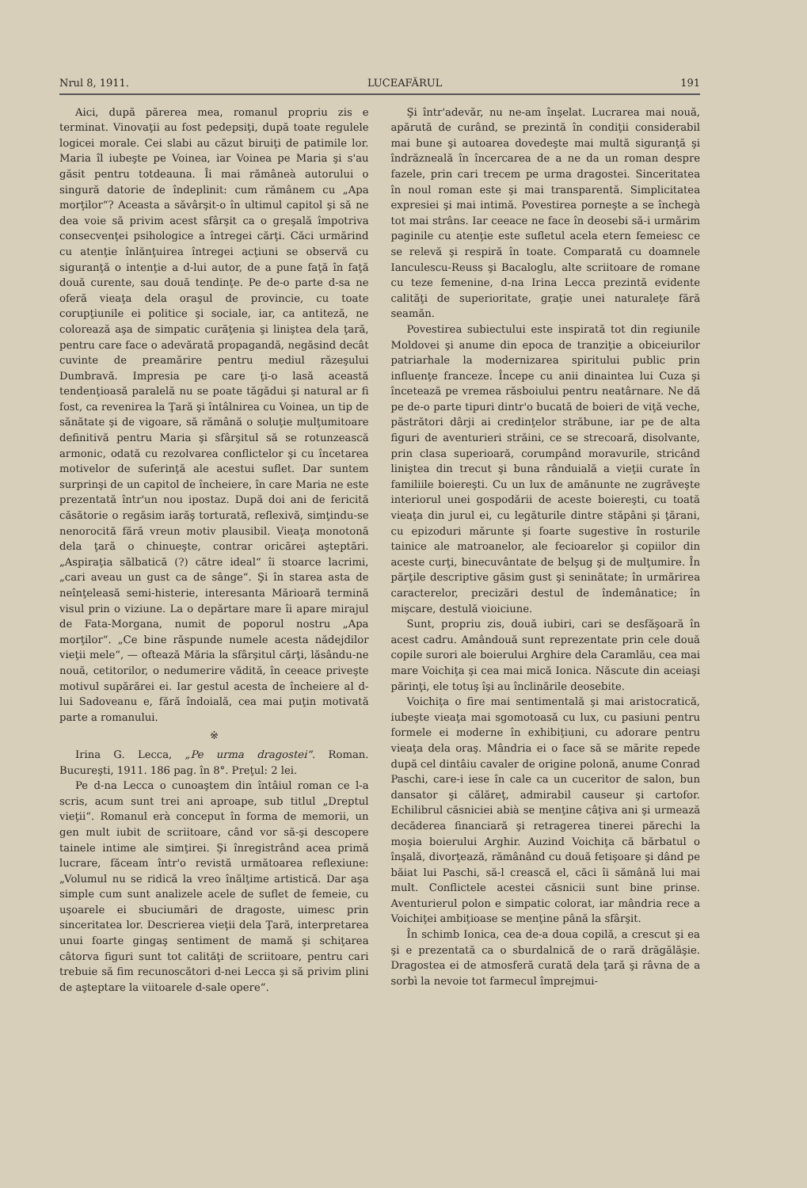Nrul 8, 1911. LUCEAFĂRUL 191
Aici, după părerea mea, romanul propriu zis e terminat. Vinovaţii au fost pedepsiţi, după toate regulele logicei morale. Cei slabi au căzut biruiţi de patimile lor. Maria îl iubeşte pe Voinea, iar Voinea pe Maria şi s'au găsit pentru totdeauna. Îi mai rămâneà autorului o singură datorie de îndeplinit: cum rămânem cu „Apa morţilor“? Aceasta a săvârşit-o în ultimul capitol şi să ne dea voie să privim acest sfârşit ca o greşală împotriva consecvenţei psihologice a întregei cărţi. Căci urmărind cu atenţie înlănţuirea întregei acţiuni se observă cu siguranţă o intenţie a d-lui autor, de a pune faţă în faţă două curente, sau două tendinţe. Pe de-o parte d-sa ne oferă vieaţa dela oraşul de provincie, cu toate corupţiunile ei politice şi sociale, iar, ca antiteză, ne colorează aşa de simpatic curăţenia şi liniştea dela ţară, pentru care face o adevărată propagandă, negăsind decât cuvinte de preamărire pentru mediul răzeşului Dumbravă. Impresia pe care ţi-o lasă această tendenţioasă paralelă nu se poate tăgădui şi natural ar fi fost, ca revenirea la Ţară şi întâlnirea cu Voinea, un tip de sănătate şi de vigoare, să rămână o soluţie mulţumitoare definitivă pentru Maria şi sfârşitul să se rotunzească armonic, odată cu rezolvarea conflictelor şi cu încetarea motivelor de suferinţă ale acestui suflet. Dar suntem surprinşi de un capitol de încheiere, în care Maria ne este prezentată într'un nou ipostaz. După doi ani de fericită căsătorie o regăsim iarăş torturată, reflexivă, simţindu-se nenorocită fără vreun motiv plausibil. Vieaţa monotonă dela ţară o chinueşte, contrar oricărei aşteptări. „Aspiraţia sălbatică (?) către ideal“ îi stoarce lacrimi, „cari aveau un gust ca de sânge“. Şi în starea asta de neînţeleasă semi-histerie, interesanta Mărioară termină visul prin o viziune. La o depărtare mare îi apare mirajul de Fata-Morgana, numit de poporul nostru „Apa morţilor“. „Ce bine răspunde numele acesta nădejdilor vieţii mele“, — oftează Măria la sfârşitul cărţi, lăsându-ne nouă, cetitorilor, o nedumerire vădită, în ceeace priveşte motivul supărărei ei. Iar gestul acesta de încheiere al d-lui Sadoveanu e, fără îndoială, cea mai puţin motivată parte a romanului.
※
Irina G. Lecca, „Pe urma dragostei“. Roman. Bucureşti, 1911. 186 pag. în 8°. Preţul: 2 lei.
Pe d-na Lecca o cunoaştem din întâiul roman ce l-a scris, acum sunt trei ani aproape, sub titlul „Dreptul vieţii“. Romanul erà conceput în forma de memorii, un gen mult iubit de scriitoare, când vor să-şi descopere tainele intime ale simţirei. Şi înregistrând acea primă lucrare, făceam într'o revistă următoarea reflexiune: „Volumul nu se ridică la vreo înălţime artistică. Dar aşa simple cum sunt analizele acele de suflet de femeie, cu uşoarele ei sbuciumări de dragoste, uimesc prin sinceritatea lor. Descrierea vieţii dela Ţară, interpretarea unui foarte gingaş sentiment de mamă şi schiţarea câtorva figuri sunt tot calităţi de scriitoare, pentru cari trebuie să fim recunoscători d-nei Lecca şi să privim plini de aşteptare la viitoarele d-sale opere“.
Şi într'adevăr, nu ne-am înşelat. Lucrarea mai nouă, apărută de curând, se prezintă în condiţii considerabil mai bune şi autoarea dovedeşte mai multă siguranţă şi îndrăzneală în încercarea de a ne da un roman despre fazele, prin cari trecem pe urma dragostei. Sinceritatea în noul roman este şi mai transparentă. Simplicitatea expresiei şi mai intimă. Povestirea porneşte a se închegà tot mai strâns. Iar ceeace ne face în deosebi să-i urmărim paginile cu atenţie este sufletul acela etern femeiesc ce se relevă şi respiră în toate. Comparată cu doamnele Ianculescu-Reuss şi Bacaloglu, alte scriitoare de romane cu teze femenine, d-na Irina Lecca prezintă evidente calităţi de superioritate, graţie unei naturaleţe fără seamăn.
Povestirea subiectului este inspirată tot din regiunile Moldovei şi anume din epoca de tranziţie a obiceiurilor patriarhale la modernizarea spiritului public prin influenţe franceze. Începe cu anii dinaintea lui Cuza şi încetează pe vremea răsboiului pentru neatârnare. Ne dă pe de-o parte tipuri dintr'o bucată de boieri de viţă veche, păstrători dârji ai credinţelor străbune, iar pe de alta figuri de aventurieri străini, ce se strecoară, disolvante, prin clasa superioară, corumpând moravurile, stricând liniştea din trecut şi buna rânduială a vieţii curate în familiile boiereşti. Cu un lux de amănunte ne zugrăveşte interiorul unei gospodării de aceste boiereşti, cu toată vieaţa din jurul ei, cu legăturile dintre stăpâni şi ţărani, cu epizoduri mărunte şi foarte sugestive în rosturile tainice ale matroanelor, ale fecioarelor şi copiilor din aceste curţi, binecuvântate de belşug şi de mulţumire. În părţile descriptive găsim gust şi seninătate; în urmărirea caracterelor, precizări destul de îndemânatice; în mişcare, destulă vioiciune.
Sunt, propriu zis, două iubiri, cari se desfăşoară în acest cadru. Amândouă sunt reprezentate prin cele două copile surori ale boierului Arghire dela Caramlău, cea mai mare Voichiţa şi cea mai mică Ionica. Născute din aceiaşi părinţi, ele totuş îşi au înclinările deosebite.
Voichiţa o fire mai sentimentală şi mai aristocratică, iubeşte vieaţa mai sgomotoasă cu lux, cu pasiuni pentru formele ei moderne în exhibiţiuni, cu adorare pentru vieaţa dela oraş. Mândria ei o face să se mărite repede după cel dintâiu cavaler de origine polonă, anume Conrad Paschi, care-i iese în cale ca un cuceritor de salon, bun dansator şi călăreţ, admirabil causeur şi cartofor. Echilibrul căsniciei abià se menţine câţiva ani şi urmează decăderea financiară şi retragerea tinerei părechi la moşia boierului Arghir. Auzind Voichiţa că bărbatul o înşală, divorţează, rămânând cu două fetişoare şi dând pe băiat lui Paschi, să-l crească el, căci îi sămână lui mai mult. Conflictele acestei căsnicii sunt bine prinse. Aventurierul polon e simpatic colorat, iar mândria rece a Voichiţei ambiţioase se menţine până la sfârşit.
În schimb Ionica, cea de-a doua copilă, a crescut şi ea şi e prezentată ca o sburdalnică de o rară drăgălăşie. Dragostea ei de atmosferă curată dela ţară şi râvna de a sorbì la nevoie tot farmecul împrejmui-